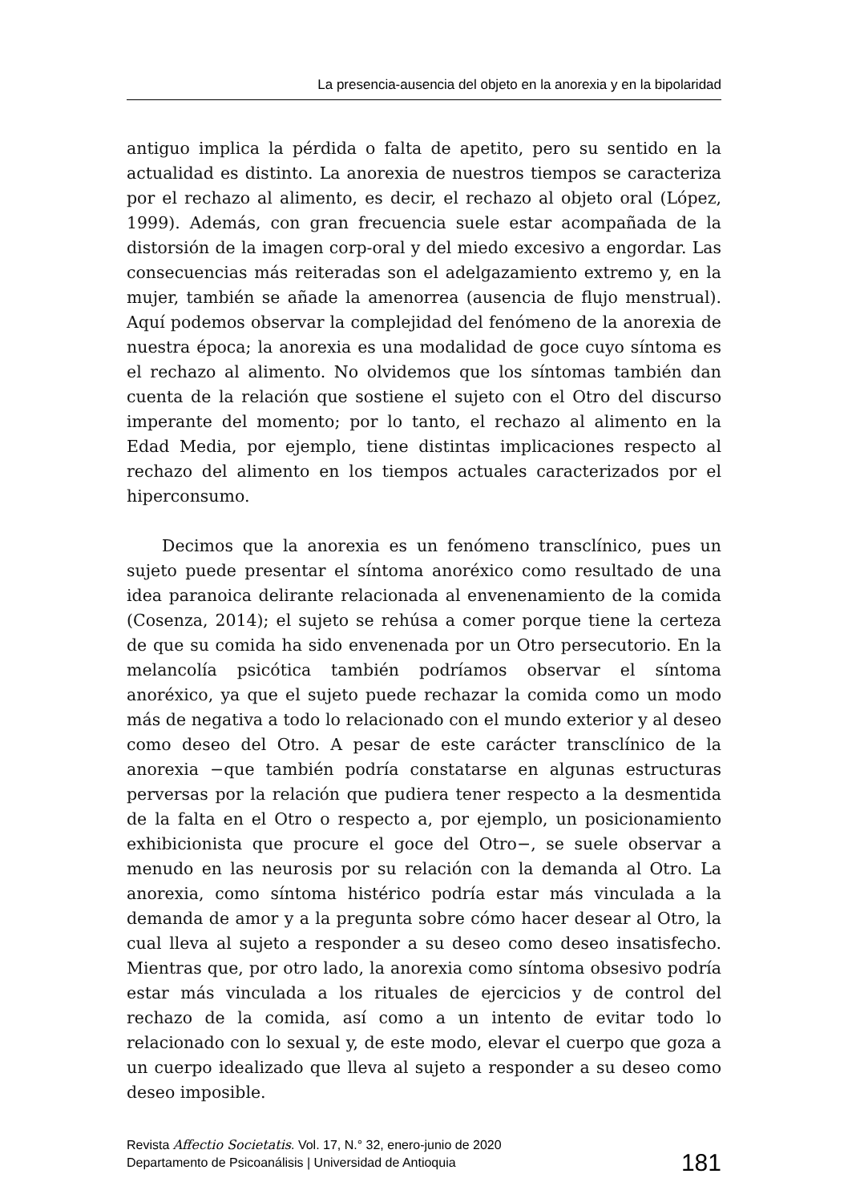La presencia-ausencia del objeto en la anorexia y en la bipolaridad
antiguo implica la pérdida o falta de apetito, pero su sentido en la actualidad es distinto. La anorexia de nuestros tiempos se caracteriza por el rechazo al alimento, es decir, el rechazo al objeto oral (López, 1999). Además, con gran frecuencia suele estar acompañada de la distorsión de la imagen corp-oral y del miedo excesivo a engordar. Las consecuencias más reiteradas son el adelgazamiento extremo y, en la mujer, también se añade la amenorrea (ausencia de flujo menstrual). Aquí podemos observar la complejidad del fenómeno de la anorexia de nuestra época; la anorexia es una modalidad de goce cuyo síntoma es el rechazo al alimento. No olvidemos que los síntomas también dan cuenta de la relación que sostiene el sujeto con el Otro del discurso imperante del momento; por lo tanto, el rechazo al alimento en la Edad Media, por ejemplo, tiene distintas implicaciones respecto al rechazo del alimento en los tiempos actuales caracterizados por el hiperconsumo.
Decimos que la anorexia es un fenómeno transclínico, pues un sujeto puede presentar el síntoma anoréxico como resultado de una idea paranoica delirante relacionada al envenenamiento de la comida (Cosenza, 2014); el sujeto se rehúsa a comer porque tiene la certeza de que su comida ha sido envenenada por un Otro persecutorio. En la melancolía psicótica también podríamos observar el síntoma anoréxico, ya que el sujeto puede rechazar la comida como un modo más de negativa a todo lo relacionado con el mundo exterior y al deseo como deseo del Otro. A pesar de este carácter transclínico de la anorexia −que también podría constatarse en algunas estructuras perversas por la relación que pudiera tener respecto a la desmentida de la falta en el Otro o respecto a, por ejemplo, un posicionamiento exhibicionista que procure el goce del Otro−, se suele observar a menudo en las neurosis por su relación con la demanda al Otro. La anorexia, como síntoma histérico podría estar más vinculada a la demanda de amor y a la pregunta sobre cómo hacer desear al Otro, la cual lleva al sujeto a responder a su deseo como deseo insatisfecho. Mientras que, por otro lado, la anorexia como síntoma obsesivo podría estar más vinculada a los rituales de ejercicios y de control del rechazo de la comida, así como a un intento de evitar todo lo relacionado con lo sexual y, de este modo, elevar el cuerpo que goza a un cuerpo idealizado que lleva al sujeto a responder a su deseo como deseo imposible.
Revista Affectio Societatis. Vol. 17, N.° 32, enero-junio de 2020
Departamento de Psicoanálisis | Universidad de Antioquia
181